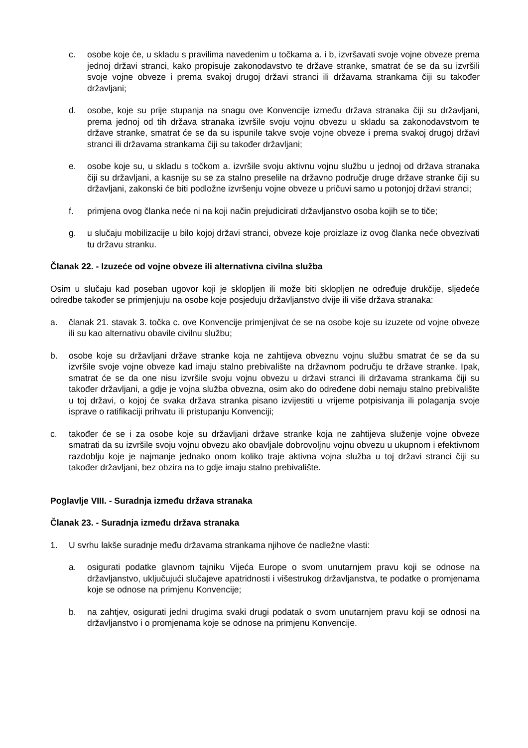c. osobe koje će, u skladu s pravilima navedenim u točkama a. i b, izvršavati svoje vojne obveze prema jednoj državi stranci, kako propisuje zakonodavstvo te države stranke, smatrat će se da su izvršili svoje vojne obveze i prema svakoj drugoj državi stranci ili državama strankama čiji su također državljani;
d. osobe, koje su prije stupanja na snagu ove Konvencije između država stranaka čiji su državljani, prema jednoj od tih država stranaka izvršile svoju vojnu obvezu u skladu sa zakonodavstvom te države stranke, smatrat će se da su ispunile takve svoje vojne obveze i prema svakoj drugoj državi stranci ili državama strankama čiji su također državljani;
e. osobe koje su, u skladu s točkom a. izvršile svoju aktivnu vojnu službu u jednoj od država stranaka čiji su državljani, a kasnije su se za stalno preselile na državno područje druge države stranke čiji su državljani, zakonski će biti podložne izvršenju vojne obveze u pričuvi samo u potonjoj državi stranci;
f. primjena ovog članka neće ni na koji način prejudicirati državljanstvo osoba kojih se to tiče;
g. u slučaju mobilizacije u bilo kojoj državi stranci, obveze koje proizlaze iz ovog članka neće obvezivati tu državu stranku.
Članak 22. - Izuzeće od vojne obveze ili alternativna civilna služba
Osim u slučaju kad poseban ugovor koji je sklopljen ili može biti sklopljen ne određuje drukčije, sljedeće odredbe također se primjenjuju na osobe koje posjeduju državljanstvo dvije ili više država stranaka:
a. članak 21. stavak 3. točka c. ove Konvencije primjenjivat će se na osobe koje su izuzete od vojne obveze ili su kao alternativu obavile civilnu službu;
b. osobe koje su državljani države stranke koja ne zahtijeva obveznu vojnu službu smatrat će se da su izvršile svoje vojne obveze kad imaju stalno prebivalište na državnom području te države stranke. Ipak, smatrat će se da one nisu izvršile svoju vojnu obvezu u državi stranci ili državama strankama čiji su također državljani, a gdje je vojna služba obvezna, osim ako do određene dobi nemaju stalno prebivalište u toj državi, o kojoj će svaka država stranka pisano izvijestiti u vrijeme potpisivanja ili polaganja svoje isprave o ratifikaciji prihvatu ili pristupanju Konvenciji;
c. također će se i za osobe koje su državljani države stranke koja ne zahtijeva služenje vojne obveze smatrati da su izvršile svoju vojnu obvezu ako obavljale dobrovoljnu vojnu obvezu u ukupnom i efektivnom razdoblju koje je najmanje jednako onom koliko traje aktivna vojna služba u toj državi stranci čiji su također državljani, bez obzira na to gdje imaju stalno prebivalište.
Poglavlje VIII. - Suradnja između država stranaka
Članak 23. - Suradnja između država stranaka
1. U svrhu lakše suradnje među državama strankama njihove će nadležne vlasti:
a. osigurati podatke glavnom tajniku Vijeća Europe o svom unutarnjem pravu koji se odnose na državljanstvo, uključujući slučajeve apatridnosti i višestrukog državljanstva, te podatke o promjenama koje se odnose na primjenu Konvencije;
b. na zahtjev, osigurati jedni drugima svaki drugi podatak o svom unutarnjem pravu koji se odnosi na državljanstvo i o promjenama koje se odnose na primjenu Konvencije.